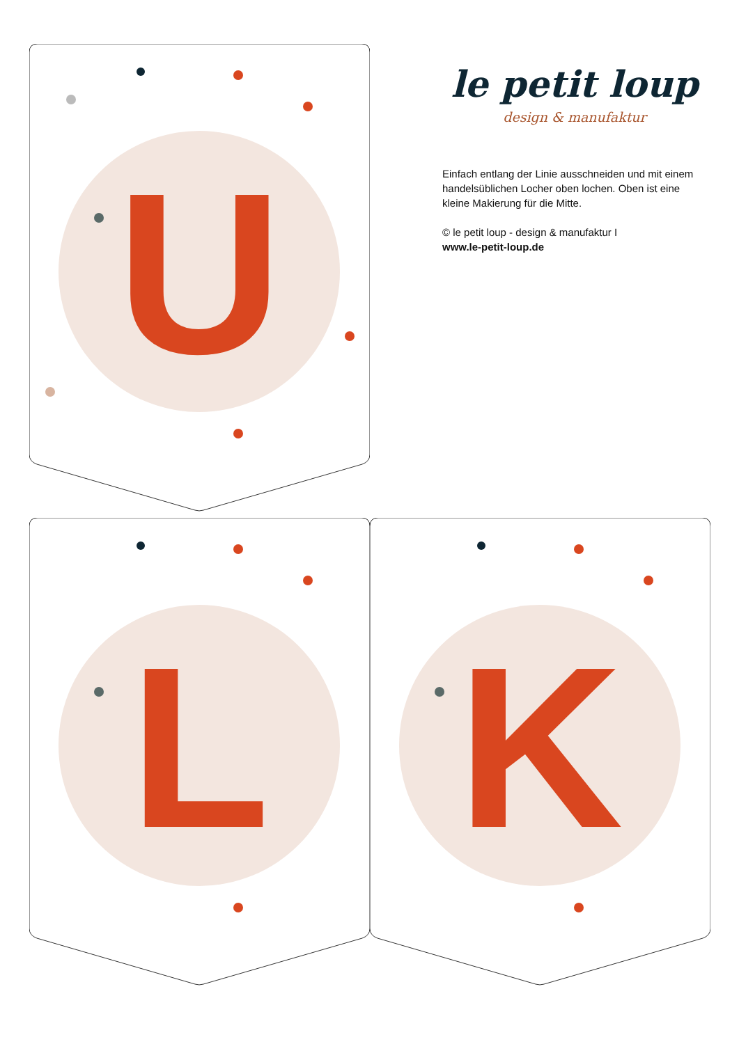U
le petit loup
design & manufaktur
Einfach entlang der Linie ausschneiden und mit einem handelsüblichen Locher oben lochen. Oben ist eine kleine Makierung für die Mitte.
© le petit loup - design & manufaktur I
www.le-petit-loup.de
L
K